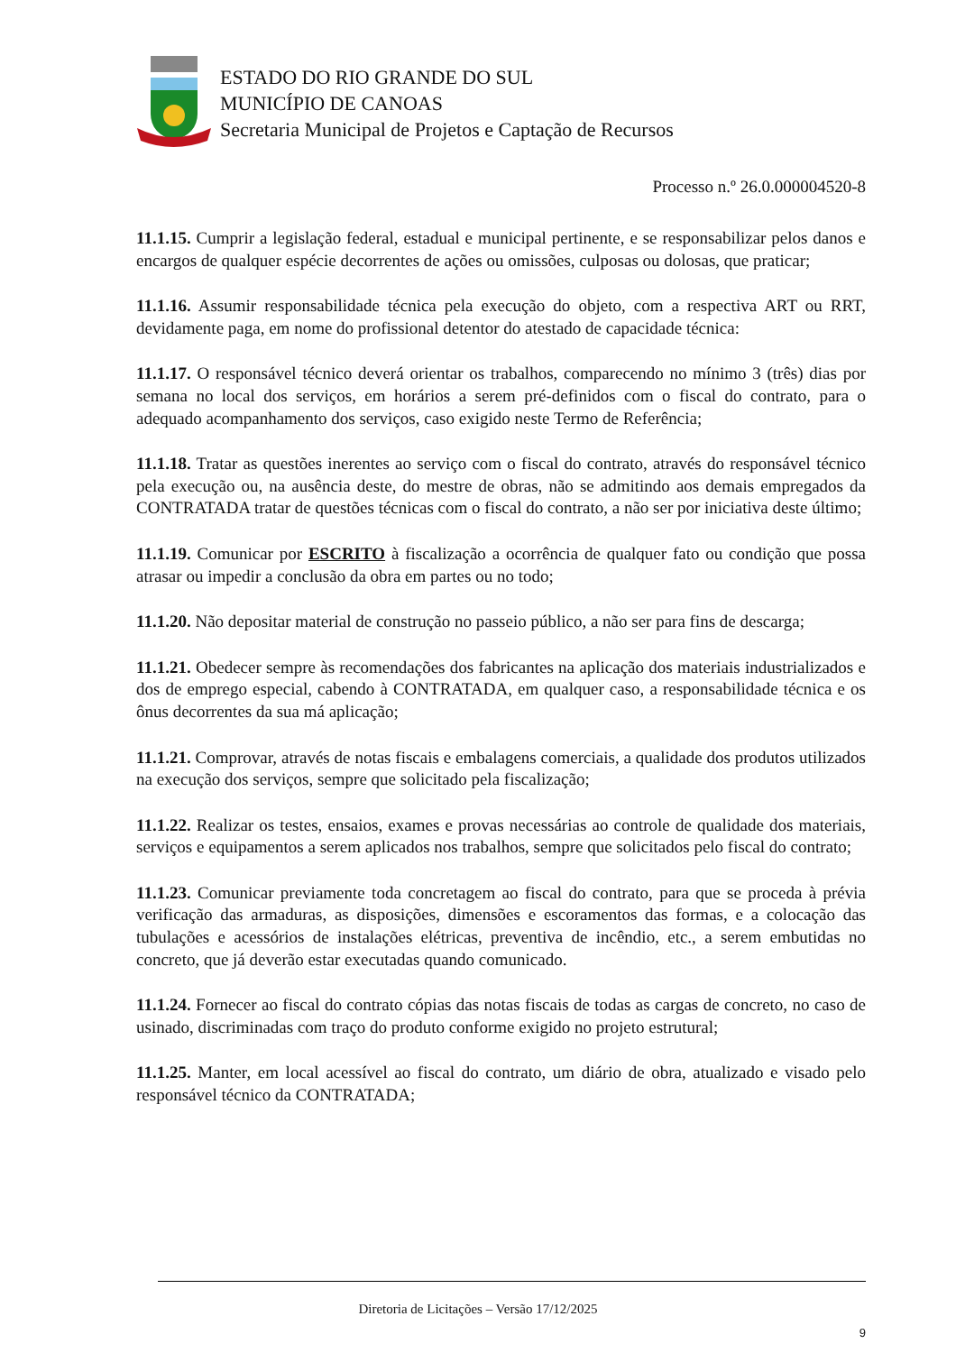ESTADO DO RIO GRANDE DO SUL
MUNICÍPIO DE CANOAS
Secretaria Municipal de Projetos e Captação de Recursos
Processo n.º 26.0.000004520-8
11.1.15. Cumprir a legislação federal, estadual e municipal pertinente, e se responsabilizar pelos danos e encargos de qualquer espécie decorrentes de ações ou omissões, culposas ou dolosas, que praticar;
11.1.16. Assumir responsabilidade técnica pela execução do objeto, com a respectiva ART ou RRT, devidamente paga, em nome do profissional detentor do atestado de capacidade técnica:
11.1.17. O responsável técnico deverá orientar os trabalhos, comparecendo no mínimo 3 (três) dias por semana no local dos serviços, em horários a serem pré-definidos com o fiscal do contrato, para o adequado acompanhamento dos serviços, caso exigido neste Termo de Referência;
11.1.18. Tratar as questões inerentes ao serviço com o fiscal do contrato, através do responsável técnico pela execução ou, na ausência deste, do mestre de obras, não se admitindo aos demais empregados da CONTRATADA tratar de questões técnicas com o fiscal do contrato, a não ser por iniciativa deste último;
11.1.19. Comunicar por ESCRITO à fiscalização a ocorrência de qualquer fato ou condição que possa atrasar ou impedir a conclusão da obra em partes ou no todo;
11.1.20. Não depositar material de construção no passeio público, a não ser para fins de descarga;
11.1.21. Obedecer sempre às recomendações dos fabricantes na aplicação dos materiais industrializados e dos de emprego especial, cabendo à CONTRATADA, em qualquer caso, a responsabilidade técnica e os ônus decorrentes da sua má aplicação;
11.1.21. Comprovar, através de notas fiscais e embalagens comerciais, a qualidade dos produtos utilizados na execução dos serviços, sempre que solicitado pela fiscalização;
11.1.22. Realizar os testes, ensaios, exames e provas necessárias ao controle de qualidade dos materiais, serviços e equipamentos a serem aplicados nos trabalhos, sempre que solicitados pelo fiscal do contrato;
11.1.23. Comunicar previamente toda concretagem ao fiscal do contrato, para que se proceda à prévia verificação das armaduras, as disposições, dimensões e escoramentos das formas, e a colocação das tubulações e acessórios de instalações elétricas, preventiva de incêndio, etc., a serem embutidas no concreto, que já deverão estar executadas quando comunicado.
11.1.24. Fornecer ao fiscal do contrato cópias das notas fiscais de todas as cargas de concreto, no caso de usinado, discriminadas com traço do produto conforme exigido no projeto estrutural;
11.1.25. Manter, em local acessível ao fiscal do contrato, um diário de obra, atualizado e visado pelo responsável técnico da CONTRATADA;
Diretoria de Licitações – Versão 17/12/2025
9